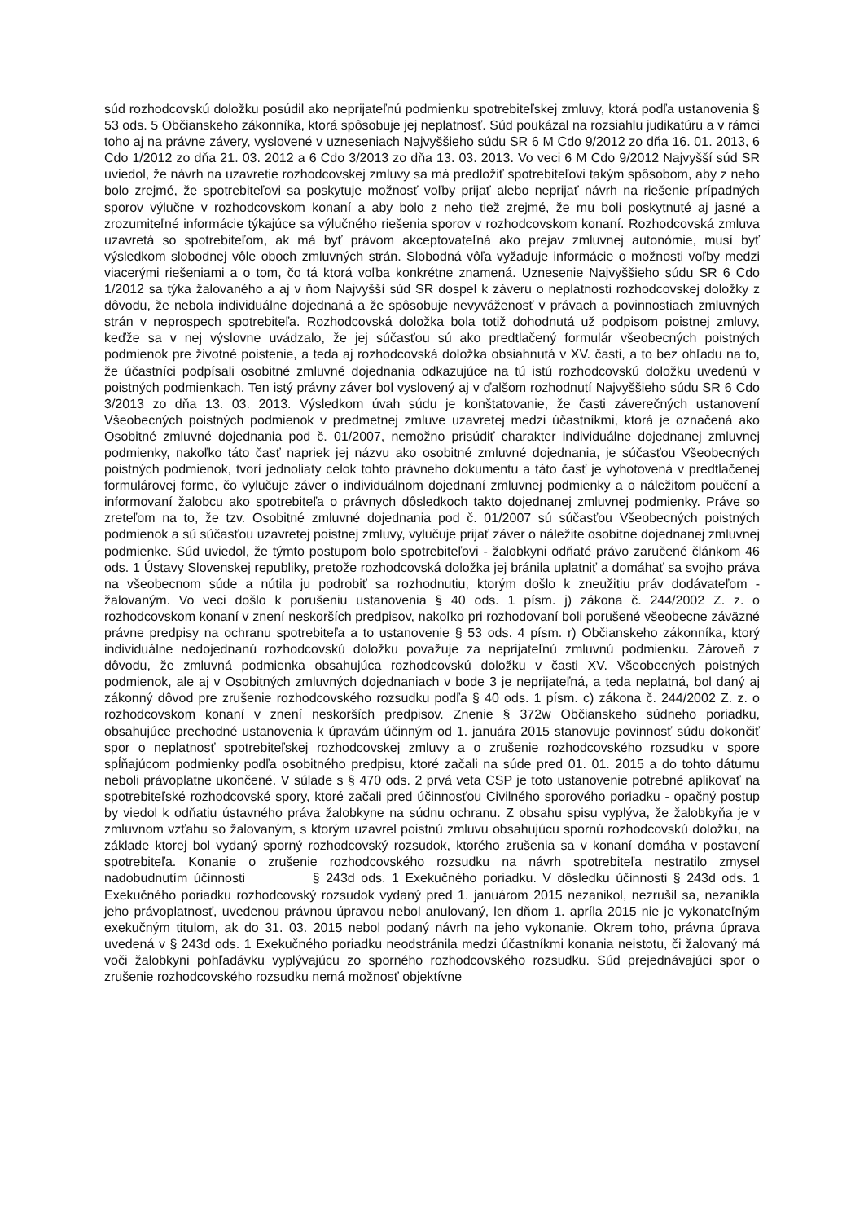súd rozhodcovskú doložku posúdil ako neprijateľnú podmienku spotrebiteľskej zmluvy, ktorá podľa ustanovenia § 53 ods. 5 Občianskeho zákonníka, ktorá spôsobuje jej neplatnosť. Súd poukázal na rozsiahlu judikatúru a v rámci toho aj na právne závery, vyslovené v uzneseniach Najvyššieho súdu SR 6 M Cdo 9/2012 zo dňa 16. 01. 2013, 6 Cdo 1/2012 zo dňa 21. 03. 2012 a 6 Cdo 3/2013 zo dňa 13. 03. 2013. Vo veci 6 M Cdo 9/2012 Najvyšší súd SR uviedol, že návrh na uzavretie rozhodcovskej zmluvy sa má predložiť spotrebiteľovi takým spôsobom, aby z neho bolo zrejmé, že spotrebiteľovi sa poskytuje možnosť voľby prijať alebo neprijať návrh na riešenie prípadných sporov výlučne v rozhodcovskom konaní a aby bolo z neho tiež zrejmé, že mu boli poskytnuté aj jasné a zrozumiteľné informácie týkajúce sa výlučného riešenia sporov v rozhodcovskom konaní. Rozhodcovská zmluva uzavretá so spotrebiteľom, ak má byť právom akceptovateľná ako prejav zmluvnej autonómie, musí byť výsledkom slobodnej vôle oboch zmluvných strán. Slobodná vôľa vyžaduje informácie o možnosti voľby medzi viacerými riešeniami a o tom, čo tá ktorá voľba konkrétne znamená. Uznesenie Najvyššieho súdu SR 6 Cdo 1/2012 sa týka žalovaného a aj v ňom Najvyšší súd SR dospel k záveru o neplatnosti rozhodcovskej doložky z dôvodu, že nebola individuálne dojednaná a že spôsobuje nevyváženosť v právach a povinnostiach zmluvných strán v neprospech spotrebiteľa. Rozhodcovská doložka bola totiž dohodnutá už podpisom poistnej zmluvy, keďže sa v nej výslovne uvádzalo, že jej súčasťou sú ako predtlačený formulár všeobecných poistných podmienok pre životné poistenie, a teda aj rozhodcovská doložka obsiahnutá v XV. časti, a to bez ohľadu na to, že účastníci podpísali osobitné zmluvné dojednania odkazujúce na tú istú rozhodcovskú doložku uvedenú v poistných podmienkach. Ten istý právny záver bol vyslovený aj v ďalšom rozhodnutí Najvyššieho súdu SR 6 Cdo 3/2013 zo dňa 13. 03. 2013. Výsledkom úvah súdu je konštatovanie, že časti záverečných ustanovení Všeobecných poistných podmienok v predmetnej zmluve uzavretej medzi účastníkmi, ktorá je označená ako Osobitné zmluvné dojednania pod č. 01/2007, nemožno prisúdiť charakter individuálne dojednanej zmluvnej podmienky, nakoľko táto časť napriek jej názvu ako osobitné zmluvné dojednania, je súčasťou Všeobecných poistných podmienok, tvorí jednoliaty celok tohto právneho dokumentu a táto časť je vyhotovená v predtlačenej formulárovej forme, čo vylučuje záver o individuálnom dojednaní zmluvnej podmienky a o náležitom poučení a informovaní žalobcu ako spotrebiteľa o právnych dôsledkoch takto dojednanej zmluvnej podmienky. Práve so zreteľom na to, že tzv. Osobitné zmluvné dojednania pod č. 01/2007 sú súčasťou Všeobecných poistných podmienok a sú súčasťou uzavretej poistnej zmluvy, vylučuje prijať záver o náležite osobitne dojednanej zmluvnej podmienke. Súd uviedol, že týmto postupom bolo spotrebiteľovi - žalobkyni odňaté právo zaručené článkom 46 ods. 1 Ústavy Slovenskej republiky, pretože rozhodcovská doložka jej bránila uplatniť a domáhať sa svojho práva na všeobecnom súde a nútila ju podrobiť sa rozhodnutiu, ktorým došlo k zneužitiu práv dodávateľom - žalovaným. Vo veci došlo k porušeniu ustanovenia § 40 ods. 1 písm. j) zákona č. 244/2002 Z. z. o rozhodcovskom konaní v znení neskorších predpisov, nakoľko pri rozhodovaní boli porušené všeobecne záväzné právne predpisy na ochranu spotrebiteľa a to ustanovenie § 53 ods. 4 písm. r) Občianskeho zákonníka, ktorý individuálne nedojednanú rozhodcovskú doložku považuje za neprijateľnú zmluvnú podmienku. Zároveň z dôvodu, že zmluvná podmienka obsahujúca rozhodcovskú doložku v časti XV. Všeobecných poistných podmienok, ale aj v Osobitných zmluvných dojednaniach v bode 3 je neprijateľná, a teda neplatná, bol daný aj zákonný dôvod pre zrušenie rozhodcovského rozsudku podľa § 40 ods. 1 písm. c) zákona č. 244/2002 Z. z. o rozhodcovskom konaní v znení neskorších predpisov. Znenie § 372w Občianskeho súdneho poriadku, obsahujúce prechodné ustanovenia k úpravám účinným od 1. januára 2015 stanovuje povinnosť súdu dokončiť spor o neplatnosť spotrebiteľskej rozhodcovskej zmluvy a o zrušenie rozhodcovského rozsudku v spore spĺňajúcom podmienky podľa osobitného predpisu, ktoré začali na súde pred 01. 01. 2015 a do tohto dátumu neboli právoplatne ukončené. V súlade s § 470 ods. 2 prvá veta CSP je toto ustanovenie potrebné aplikovať na spotrebiteľské rozhodcovské spory, ktoré začali pred účinnosťou Civilného sporového poriadku - opačný postup by viedol k odňatiu ústavného práva žalobkyne na súdnu ochranu. Z obsahu spisu vyplýva, že žalobkyňa je v zmluvnom vzťahu so žalovaným, s ktorým uzavrel poistnú zmluvu obsahujúcu spornú rozhodcovskú doložku, na základe ktorej bol vydaný sporný rozhodcovský rozsudok, ktorého zrušenia sa v konaní domáha v postavení spotrebiteľa. Konanie o zrušenie rozhodcovského rozsudku na návrh spotrebiteľa nestratilo zmysel nadobudnutím účinnosti § 243d ods. 1 Exekučného poriadku. V dôsledku účinnosti § 243d ods. 1 Exekučného poriadku rozhodcovský rozsudok vydaný pred 1. januárom 2015 nezanikol, nezrušil sa, nezanikla jeho právoplatnosť, uvedenou právnou úpravou nebol anulovaný, len dňom 1. apríla 2015 nie je vykonateľným exekučným titulom, ak do 31. 03. 2015 nebol podaný návrh na jeho vykonanie. Okrem toho, právna úprava uvedená v § 243d ods. 1 Exekučného poriadku neodstránila medzi účastníkmi konania neistotu, či žalovaný má voči žalobkyni pohľadávku vyplývajúcu zo sporného rozhodcovského rozsudku. Súd prejednávajúci spor o zrušenie rozhodcovského rozsudku nemá možnosť objektívne